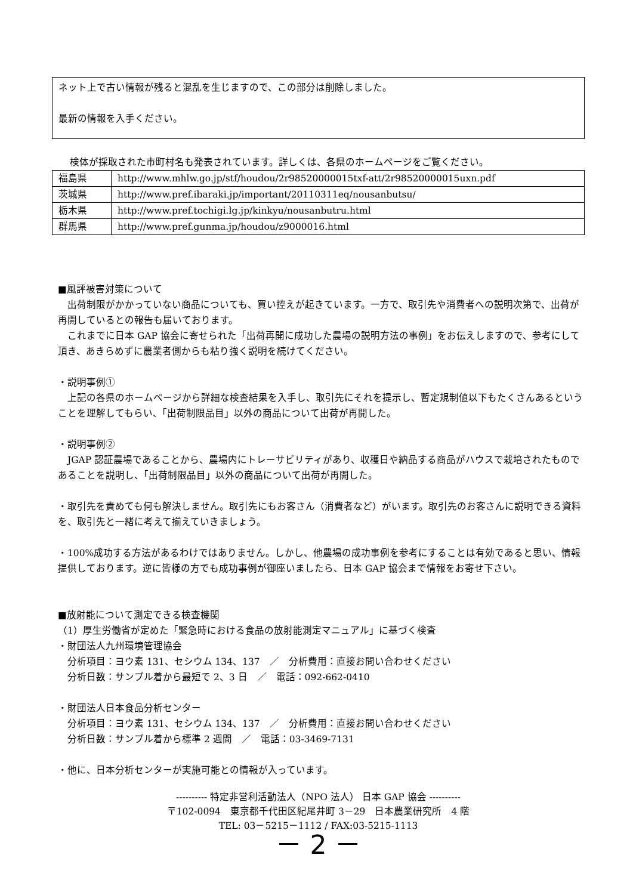ネット上で古い情報が残ると混乱を生じますので、この部分は削除しました。
最新の情報を入手ください。
検体が採取された市町村名も発表されています。詳しくは、各県のホームページをご覧ください。
| 福島県 | http://www.mhlw.go.jp/stf/houdou/2r98520000015txf-att/2r98520000015uxn.pdf |
| 茨城県 | http://www.pref.ibaraki.jp/important/20110311eq/nousanbutsu/ |
| 栃木県 | http://www.pref.tochigi.lg.jp/kinkyu/nousanbutru.html |
| 群馬県 | http://www.pref.gunma.jp/houdou/z9000016.html |
■風評被害対策について
　出荷制限がかかっていない商品についても、買い控えが起きています。一方で、取引先や消費者への説明次第で、出荷が再開しているとの報告も届いております。
　これまでに日本 GAP 協会に寄せられた「出荷再開に成功した農場の説明方法の事例」をお伝えしますので、参考にして頂き、あきらめずに農業者側からも粘り強く説明を続けてください。
・説明事例①
　上記の各県のホームページから詳細な検査結果を入手し、取引先にそれを提示し、暫定規制値以下もたくさんあるということを理解してもらい、「出荷制限品目」以外の商品について出荷が再開した。
・説明事例②
　JGAP 認証農場であることから、農場内にトレーサビリティがあり、収穫日や納品する商品がハウスで栽培されたものであることを説明し、「出荷制限品目」以外の商品について出荷が再開した。
・取引先を責めても何も解決しません。取引先にもお客さん（消費者など）がいます。取引先のお客さんに説明できる資料を、取引先と一緒に考えて揃えていきましょう。
・100%成功する方法があるわけではありません。しかし、他農場の成功事例を参考にすることは有効であると思い、情報提供しております。逆に皆様の方でも成功事例が御座いましたら、日本 GAP 協会まで情報をお寄せ下さい。
■放射能について測定できる検査機関
（1）厚生労働省が定めた「緊急時における食品の放射能測定マニュアル」に基づく検査
・財団法人九州環境管理協会
　分析項目：ヨウ素 131、セシウム 134、137　／　分析費用：直接お問い合わせください
　分析日数：サンプル着から最短で 2、3 日　／　電話：092-662-0410
・財団法人日本食品分析センター
　分析項目：ヨウ素 131、セシウム 134、137　／　分析費用：直接お問い合わせください
　分析日数：サンプル着から標準 2 週間　／　電話：03-3469-7131
・他に、日本分析センターが実施可能との情報が入っています。
---------- 特定非営利活動法人（NPO 法人） 日本 GAP 協会 ----------
〒102-0094　東京都千代田区紀尾井町 3－29　日本農業研究所　4 階
TEL: 03－5215－1112 / FAX:03-5215-1113
－ 2 －